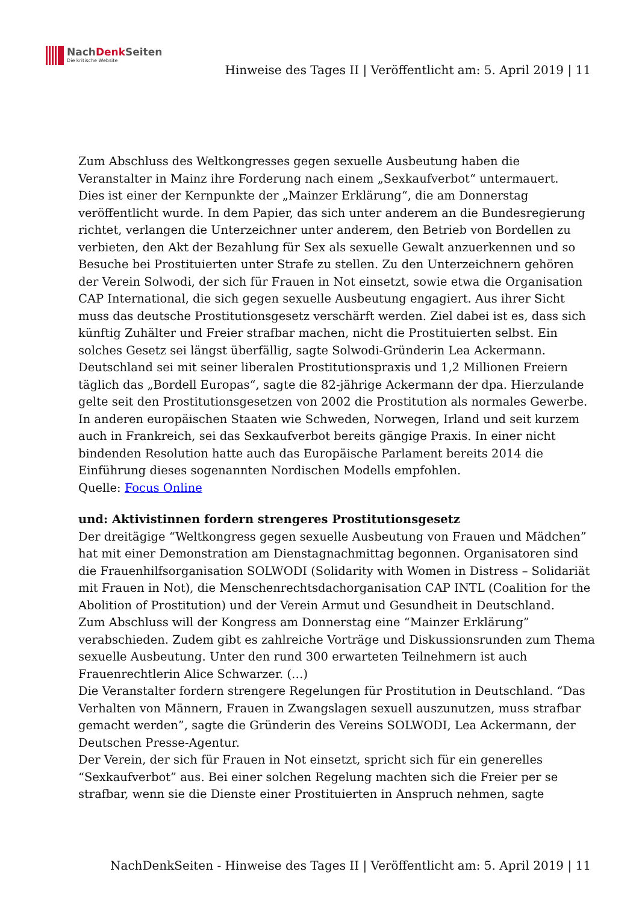NachDenk Seiten
Die kritische Website
Hinweise des Tages II | Veröffentlicht am: 5. April 2019 | 11
Zum Abschluss des Weltkongresses gegen sexuelle Ausbeutung haben die Veranstalter in Mainz ihre Forderung nach einem „Sexkaufverbot“ untermauert.
Dies ist einer der Kernpunkte der „Mainzer Erklärung“, die am Donnerstag veröffentlicht wurde. In dem Papier, das sich unter anderem an die Bundesregierung richtet, verlangen die Unterzeichner unter anderem, den Betrieb von Bordellen zu verbieten, den Akt der Bezahlung für Sex als sexuelle Gewalt anzuerkennen und so Besuche bei Prostituierten unter Strafe zu stellen. Zu den Unterzeichnern gehören der Verein Solwodi, der sich für Frauen in Not einsetzt, sowie etwa die Organisation CAP International, die sich gegen sexuelle Ausbeutung engagiert. Aus ihrer Sicht muss das deutsche Prostitutionsgesetz verschärft werden. Ziel dabei ist es, dass sich künftig Zuhälter und Freier strafbar machen, nicht die Prostituierten selbst. Ein solches Gesetz sei längst überfällig, sagte Solwodi-Gründerin Lea Ackermann.
Deutschland sei mit seiner liberalen Prostitutionspraxis und 1,2 Millionen Freiern täglich das „Bordell Europas“, sagte die 82-jährige Ackermann der dpa. Hierzulande gelte seit den Prostitutionsgesetzen von 2002 die Prostitution als normales Gewerbe. In anderen europäischen Staaten wie Schweden, Norwegen, Irland und seit kurzem auch in Frankreich, sei das Sexkaufverbot bereits gängige Praxis. In einer nicht bindenden Resolution hatte auch das Europäische Parlament bereits 2014 die Einführung dieses sogenannten Nordischen Modells empfohlen.
Quelle: Focus Online
und: Aktivistinnen fordern strengeres Prostitutionsgesetz
Der dreitägige “Weltkongress gegen sexuelle Ausbeutung von Frauen und Mädchen” hat mit einer Demonstration am Dienstagnachmittag begonnen. Organisatoren sind die Frauenhilfsorganisation SOLWODI (Solidarity with Women in Distress – Solidariät mit Frauen in Not), die Menschenrechtsdachorganisation CAP INTL (Coalition for the Abolition of Prostitution) und der Verein Armut und Gesundheit in Deutschland.
Zum Abschluss will der Kongress am Donnerstag eine “Mainzer Erklärung” verabschieden. Zudem gibt es zahlreiche Vorträge und Diskussionsrunden zum Thema sexuelle Ausbeutung. Unter den rund 300 erwarteten Teilnehmern ist auch Frauenrechtlerin Alice Schwarzer. (…)
Die Veranstalter fordern strengere Regelungen für Prostitution in Deutschland. “Das Verhalten von Männern, Frauen in Zwangslagen sexuell auszunutzen, muss strafbar gemacht werden”, sagte die Gründerin des Vereins SOLWODI, Lea Ackermann, der Deutschen Presse-Agentur.
Der Verein, der sich für Frauen in Not einsetzt, spricht sich für ein generelles “Sexkaufverbot” aus. Bei einer solchen Regelung machten sich die Freier per se strafbar, wenn sie die Dienste einer Prostituierten in Anspruch nehmen, sagte
NachDenkSeiten - Hinweise des Tages II | Veröffentlicht am: 5. April 2019 | 11